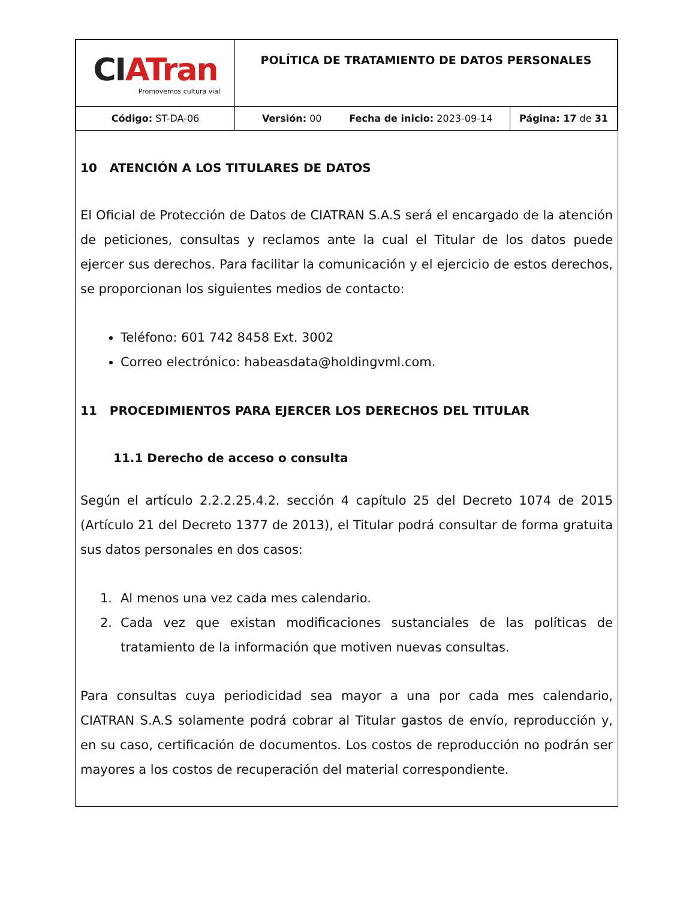| CI ATran Promovemos cultura vial | POLÍTICA DE TRATAMIENTO DE DATOS PERSONALES | |
| Código: ST-DA-06 | Versión: 00 Fecha de inicio: 2023-09-14 | Página: 17 de 31 |
10 ATENCIÓN A LOS TITULARES DE DATOS
El Oficial de Protección de Datos de CIATRAN S.A.S será el encargado de la atención de peticiones, consultas y reclamos ante la cual el Titular de los datos puede ejercer sus derechos. Para facilitar la comunicación y el ejercicio de estos derechos, se proporcionan los siguientes medios de contacto:
Teléfono: 601 742 8458 Ext. 3002
Correo electrónico: habeasdata@holdingvml.com.
11 PROCEDIMIENTOS PARA EJERCER LOS DERECHOS DEL TITULAR
11.1 Derecho de acceso o consulta
Según el artículo 2.2.2.25.4.2. sección 4 capítulo 25 del Decreto 1074 de 2015 (Artículo 21 del Decreto 1377 de 2013), el Titular podrá consultar de forma gratuita sus datos personales en dos casos:
1. Al menos una vez cada mes calendario.
2. Cada vez que existan modificaciones sustanciales de las políticas de tratamiento de la información que motiven nuevas consultas.
Para consultas cuya periodicidad sea mayor a una por cada mes calendario, CIATRAN S.A.S solamente podrá cobrar al Titular gastos de envío, reproducción y, en su caso, certificación de documentos. Los costos de reproducción no podrán ser mayores a los costos de recuperación del material correspondiente.